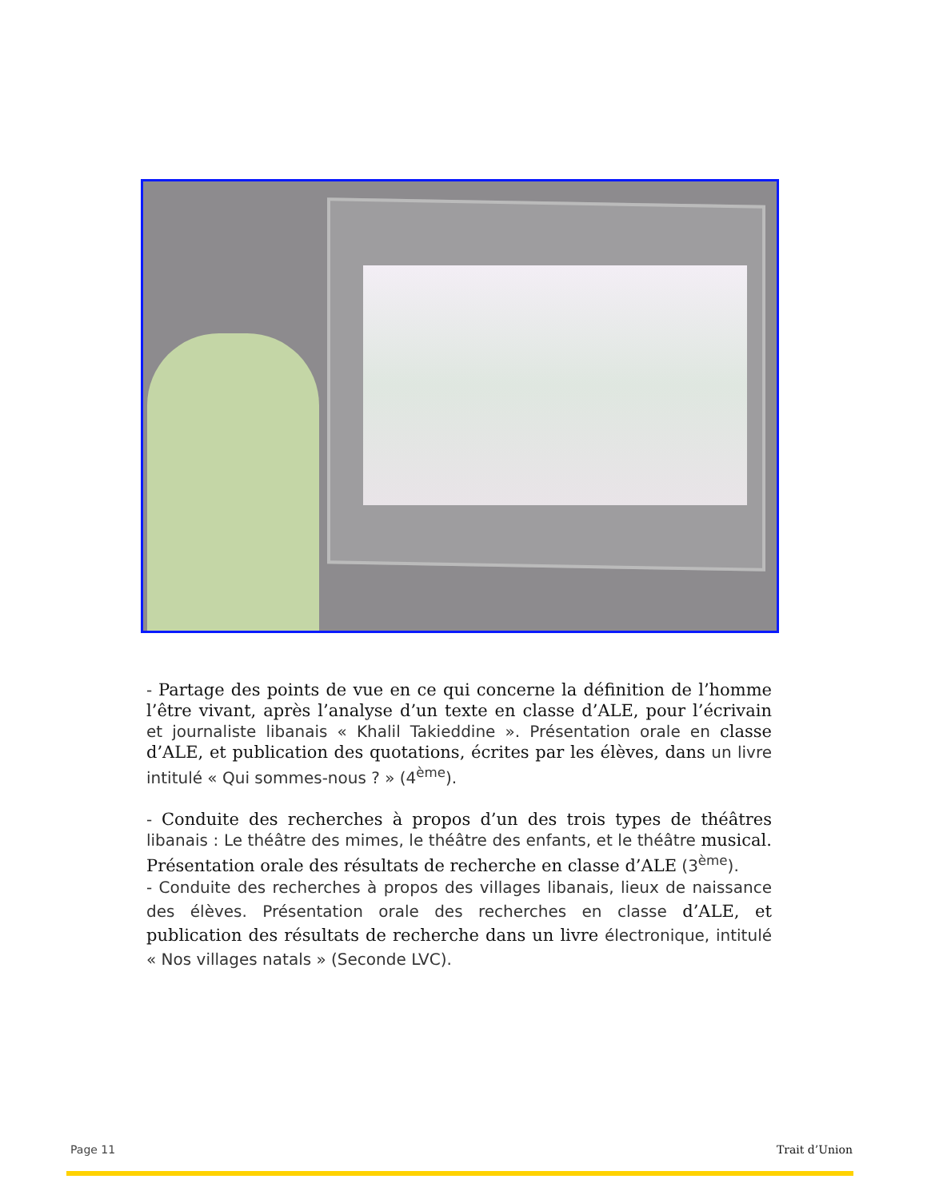- Partage des points de vue en ce qui concerne la définition de l’homme l’être vivant, après l’analyse d’un texte en classe d’ALE, pour l’écrivain et journaliste libanais « Khalil Takieddine ». Présentation orale en classe d’ALE, et publication des quotations, écrites par les élèves, dans un livre intitulé « Qui sommes-nous ? » (4<sup>ème</sup>).
- Conduite des recherches à propos d’un des trois types de théâtres libanais : Le théâtre des mimes, le théâtre des enfants, et le théâtre musical. Présentation orale des résultats de recherche en classe d’ALE (3<sup>ème</sup>).
- Conduite des recherches à propos des villages libanais, lieux de naissance des élèves. Présentation orale des recherches en classe d’ALE, et publication des résultats de recherche dans un livre électronique, intitulé « Nos villages natals » (Seconde LVC).
Page 11 Trait d’Union